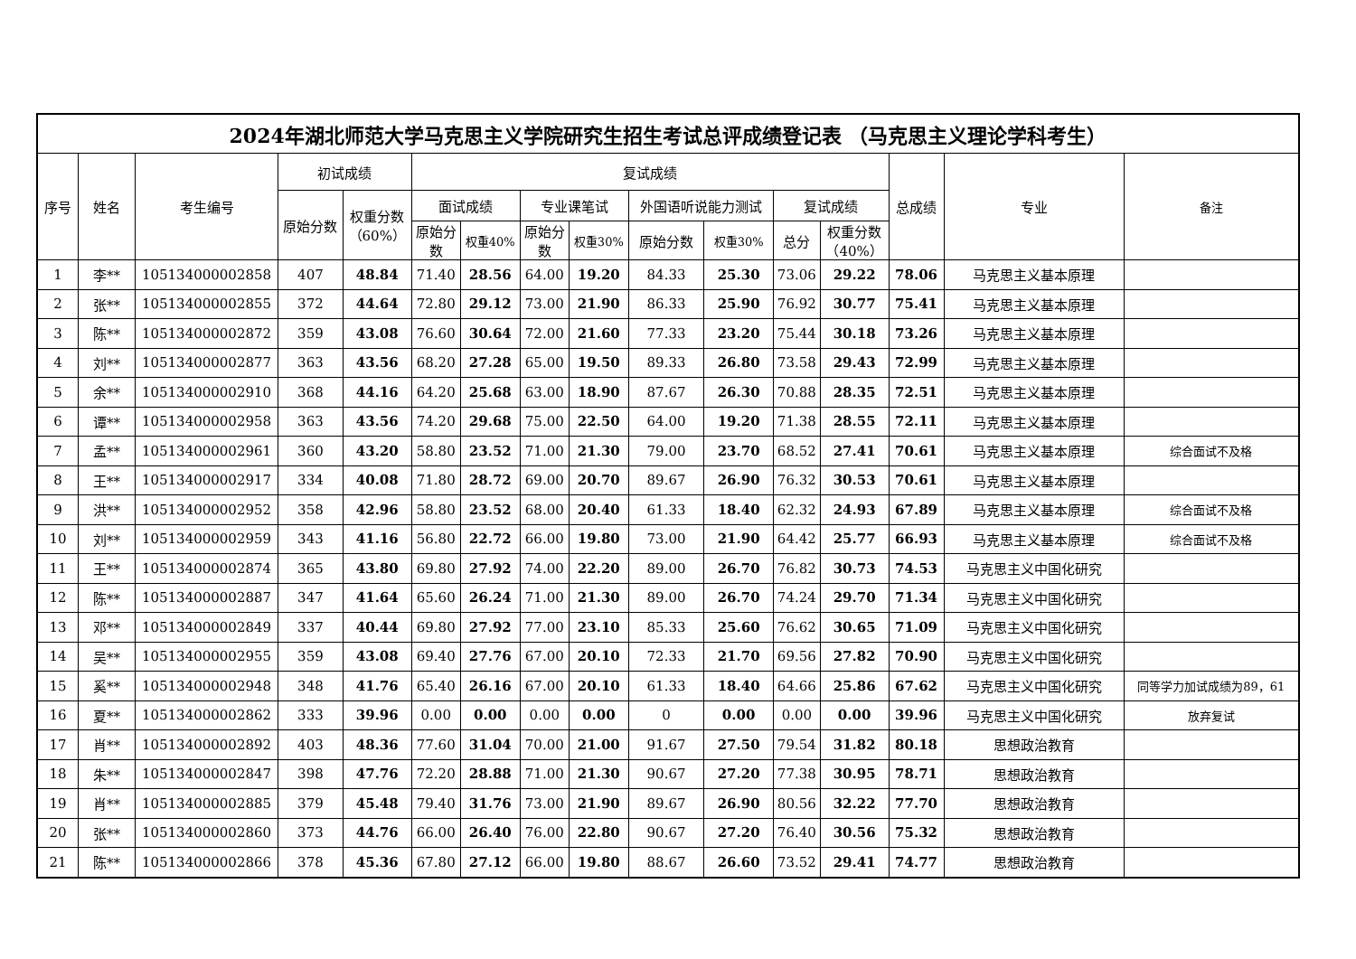| 2024年湖北师范大学马克思主义学院研究生招生考试总评成绩登记表 （马克思主义理论学科考生） | | | | | | | | | | | | | | | |
| --- | --- | --- | --- | --- | --- | --- | --- | --- | --- | --- | --- | --- | --- | --- | --- |
| 序号 | 姓名 | 考生编号 | 初试成绩 | | 复试成绩 | | | | | | | | 总成绩 | 专业 | 备注 |
| | | | 原始分数 | 权重分数 （60%） | 面试成绩 | | 专业课笔试 | | 外国语听说能力测试 | | 复试成绩 | | | | |
| | | | | | 原始分 数 | 权重40% | 原始分 数 | 权重30% | 原始分数 | 权重30% | 总分 | 权重分数 （40%） | | | |
| 1 | 李** | 105134000002858 | 407 | 48.84 | 71.40 | 28.56 | 64.00 | 19.20 | 84.33 | 25.30 | 73.06 | 29.22 | 78.06 | 马克思主义基本原理 | |
| 2 | 张** | 105134000002855 | 372 | 44.64 | 72.80 | 29.12 | 73.00 | 21.90 | 86.33 | 25.90 | 76.92 | 30.77 | 75.41 | 马克思主义基本原理 | |
| 3 | 陈** | 105134000002872 | 359 | 43.08 | 76.60 | 30.64 | 72.00 | 21.60 | 77.33 | 23.20 | 75.44 | 30.18 | 73.26 | 马克思主义基本原理 | |
| 4 | 刘** | 105134000002877 | 363 | 43.56 | 68.20 | 27.28 | 65.00 | 19.50 | 89.33 | 26.80 | 73.58 | 29.43 | 72.99 | 马克思主义基本原理 | |
| 5 | 余** | 105134000002910 | 368 | 44.16 | 64.20 | 25.68 | 63.00 | 18.90 | 87.67 | 26.30 | 70.88 | 28.35 | 72.51 | 马克思主义基本原理 | |
| 6 | 谭** | 105134000002958 | 363 | 43.56 | 74.20 | 29.68 | 75.00 | 22.50 | 64.00 | 19.20 | 71.38 | 28.55 | 72.11 | 马克思主义基本原理 | |
| 7 | 孟** | 105134000002961 | 360 | 43.20 | 58.80 | 23.52 | 71.00 | 21.30 | 79.00 | 23.70 | 68.52 | 27.41 | 70.61 | 马克思主义基本原理 | 综合面试不及格 |
| 8 | 王** | 105134000002917 | 334 | 40.08 | 71.80 | 28.72 | 69.00 | 20.70 | 89.67 | 26.90 | 76.32 | 30.53 | 70.61 | 马克思主义基本原理 | |
| 9 | 洪** | 105134000002952 | 358 | 42.96 | 58.80 | 23.52 | 68.00 | 20.40 | 61.33 | 18.40 | 62.32 | 24.93 | 67.89 | 马克思主义基本原理 | 综合面试不及格 |
| 10 | 刘** | 105134000002959 | 343 | 41.16 | 56.80 | 22.72 | 66.00 | 19.80 | 73.00 | 21.90 | 64.42 | 25.77 | 66.93 | 马克思主义基本原理 | 综合面试不及格 |
| 11 | 王** | 105134000002874 | 365 | 43.80 | 69.80 | 27.92 | 74.00 | 22.20 | 89.00 | 26.70 | 76.82 | 30.73 | 74.53 | 马克思主义中国化研究 | |
| 12 | 陈** | 105134000002887 | 347 | 41.64 | 65.60 | 26.24 | 71.00 | 21.30 | 89.00 | 26.70 | 74.24 | 29.70 | 71.34 | 马克思主义中国化研究 | |
| 13 | 邓** | 105134000002849 | 337 | 40.44 | 69.80 | 27.92 | 77.00 | 23.10 | 85.33 | 25.60 | 76.62 | 30.65 | 71.09 | 马克思主义中国化研究 | |
| 14 | 吴** | 105134000002955 | 359 | 43.08 | 69.40 | 27.76 | 67.00 | 20.10 | 72.33 | 21.70 | 69.56 | 27.82 | 70.90 | 马克思主义中国化研究 | |
| 15 | 奚** | 105134000002948 | 348 | 41.76 | 65.40 | 26.16 | 67.00 | 20.10 | 61.33 | 18.40 | 64.66 | 25.86 | 67.62 | 马克思主义中国化研究 | 同等学力加试成绩为89，61 |
| 16 | 夏** | 105134000002862 | 333 | 39.96 | 0.00 | 0.00 | 0.00 | 0.00 | 0 | 0.00 | 0.00 | 0.00 | 39.96 | 马克思主义中国化研究 | 放弃复试 |
| 17 | 肖** | 105134000002892 | 403 | 48.36 | 77.60 | 31.04 | 70.00 | 21.00 | 91.67 | 27.50 | 79.54 | 31.82 | 80.18 | 思想政治教育 | |
| 18 | 朱** | 105134000002847 | 398 | 47.76 | 72.20 | 28.88 | 71.00 | 21.30 | 90.67 | 27.20 | 77.38 | 30.95 | 78.71 | 思想政治教育 | |
| 19 | 肖** | 105134000002885 | 379 | 45.48 | 79.40 | 31.76 | 73.00 | 21.90 | 89.67 | 26.90 | 80.56 | 32.22 | 77.70 | 思想政治教育 | |
| 20 | 张** | 105134000002860 | 373 | 44.76 | 66.00 | 26.40 | 76.00 | 22.80 | 90.67 | 27.20 | 76.40 | 30.56 | 75.32 | 思想政治教育 | |
| 21 | 陈** | 105134000002866 | 378 | 45.36 | 67.80 | 27.12 | 66.00 | 19.80 | 88.67 | 26.60 | 73.52 | 29.41 | 74.77 | 思想政治教育 | |